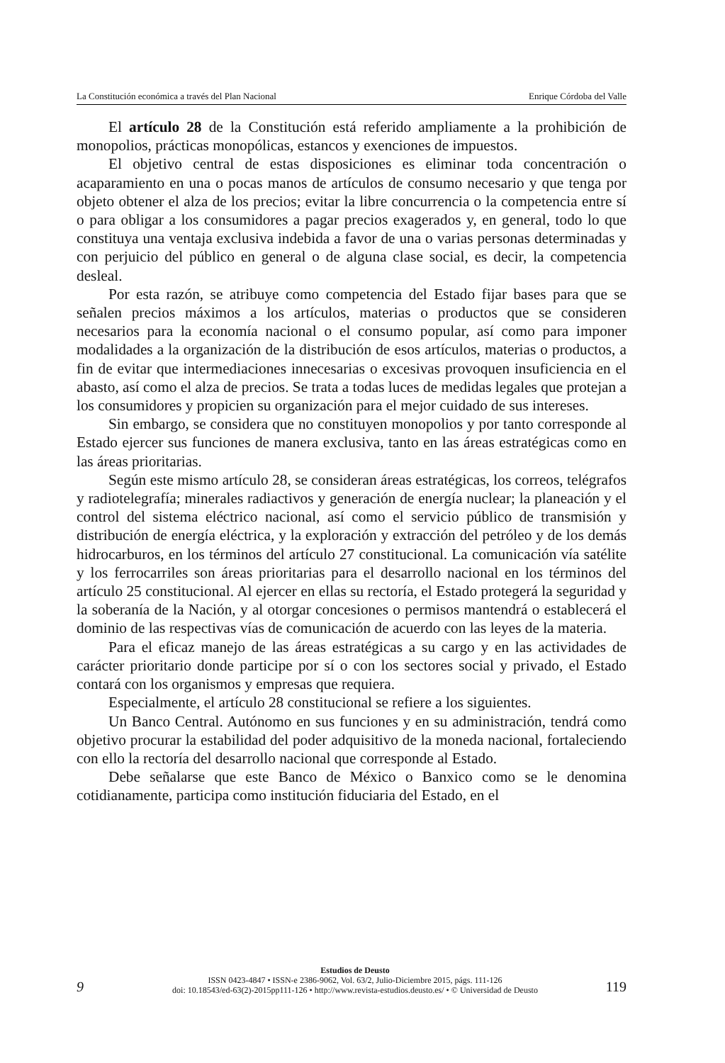La Constitución económica a través del Plan Nacional Enrique Córdoba del Valle
El artículo 28 de la Constitución está referido ampliamente a la prohibición de monopolios, prácticas monopólicas, estancos y exenciones de impuestos.
El objetivo central de estas disposiciones es eliminar toda concentración o acaparamiento en una o pocas manos de artículos de consumo necesario y que tenga por objeto obtener el alza de los precios; evitar la libre concurrencia o la competencia entre sí o para obligar a los consumidores a pagar precios exagerados y, en general, todo lo que constituya una ventaja exclusiva indebida a favor de una o varias personas determinadas y con perjuicio del público en general o de alguna clase social, es decir, la competencia desleal.
Por esta razón, se atribuye como competencia del Estado fijar bases para que se señalen precios máximos a los artículos, materias o productos que se consideren necesarios para la economía nacional o el consumo popular, así como para imponer modalidades a la organización de la distribución de esos artículos, materias o productos, a fin de evitar que intermediaciones innecesarias o excesivas provoquen insuficiencia en el abasto, así como el alza de precios. Se trata a todas luces de medidas legales que protejan a los consumidores y propicien su organización para el mejor cuidado de sus intereses.
Sin embargo, se considera que no constituyen monopolios y por tanto corresponde al Estado ejercer sus funciones de manera exclusiva, tanto en las áreas estratégicas como en las áreas prioritarias.
Según este mismo artículo 28, se consideran áreas estratégicas, los correos, telégrafos y radiotelegrafía; minerales radiactivos y generación de energía nuclear; la planeación y el control del sistema eléctrico nacional, así como el servicio público de transmisión y distribución de energía eléctrica, y la exploración y extracción del petróleo y de los demás hidrocarburos, en los términos del artículo 27 constitucional. La comunicación vía satélite y los ferrocarriles son áreas prioritarias para el desarrollo nacional en los términos del artículo 25 constitucional. Al ejercer en ellas su rectoría, el Estado protegerá la seguridad y la soberanía de la Nación, y al otorgar concesiones o permisos mantendrá o establecerá el dominio de las respectivas vías de comunicación de acuerdo con las leyes de la materia.
Para el eficaz manejo de las áreas estratégicas a su cargo y en las actividades de carácter prioritario donde participe por sí o con los sectores social y privado, el Estado contará con los organismos y empresas que requiera.
Especialmente, el artículo 28 constitucional se refiere a los siguientes.
Un Banco Central. Autónomo en sus funciones y en su administración, tendrá como objetivo procurar la estabilidad del poder adquisitivo de la moneda nacional, fortaleciendo con ello la rectoría del desarrollo nacional que corresponde al Estado.
Debe señalarse que este Banco de México o Banxico como se le denomina cotidianamente, participa como institución fiduciaria del Estado, en el
9
Estudios de Deusto
ISSN 0423-4847 • ISSN-e 2386-9062, Vol. 63/2, Julio-Diciembre 2015, págs. 111-126
doi: 10.18543/ed-63(2)-2015pp111-126 • http://www.revista-estudios.deusto.es/ • © Universidad de Deusto
119